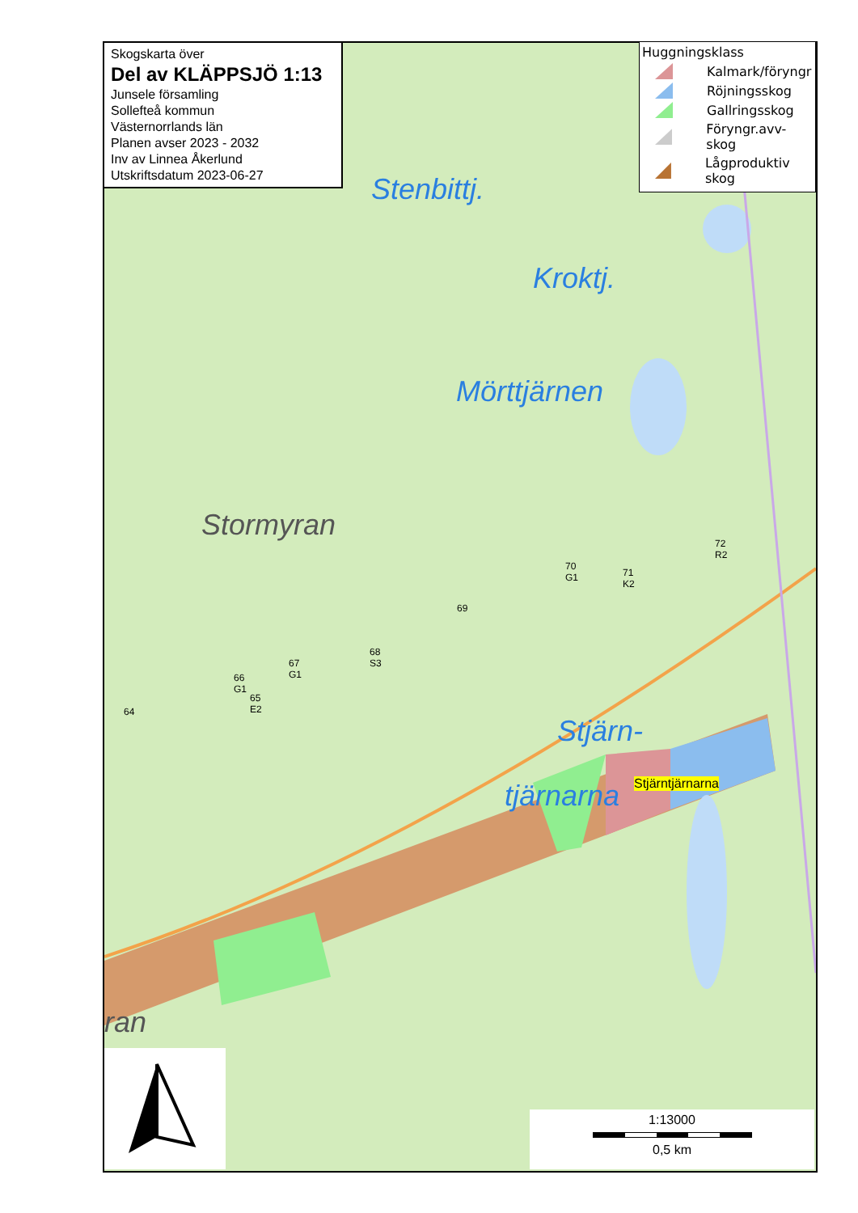Stenbittj.
Kroktj.
Mörttjärnen
Stormyran
Stjärn-
tjärnarna Stjärntjärnarna
72
R2
71
K2
70
G1
69
68
S3
67
G1
66
G1
65
E2
64
ran
Skogskarta över
Del av KLÄPPSJÖ 1:13
Junsele församling
Sollefteå kommun
Västernorrlands län
Planen avser 2023 - 2032
Inv av Linnea Åkerlund
Utskriftsdatum 2023-06-27
Huggningsklass
Kalmark/föryngr
Röjningsskog
Gallringsskog
Föryngr.avv-skog
Lågproduktiv skog
1:13000
0,5 km